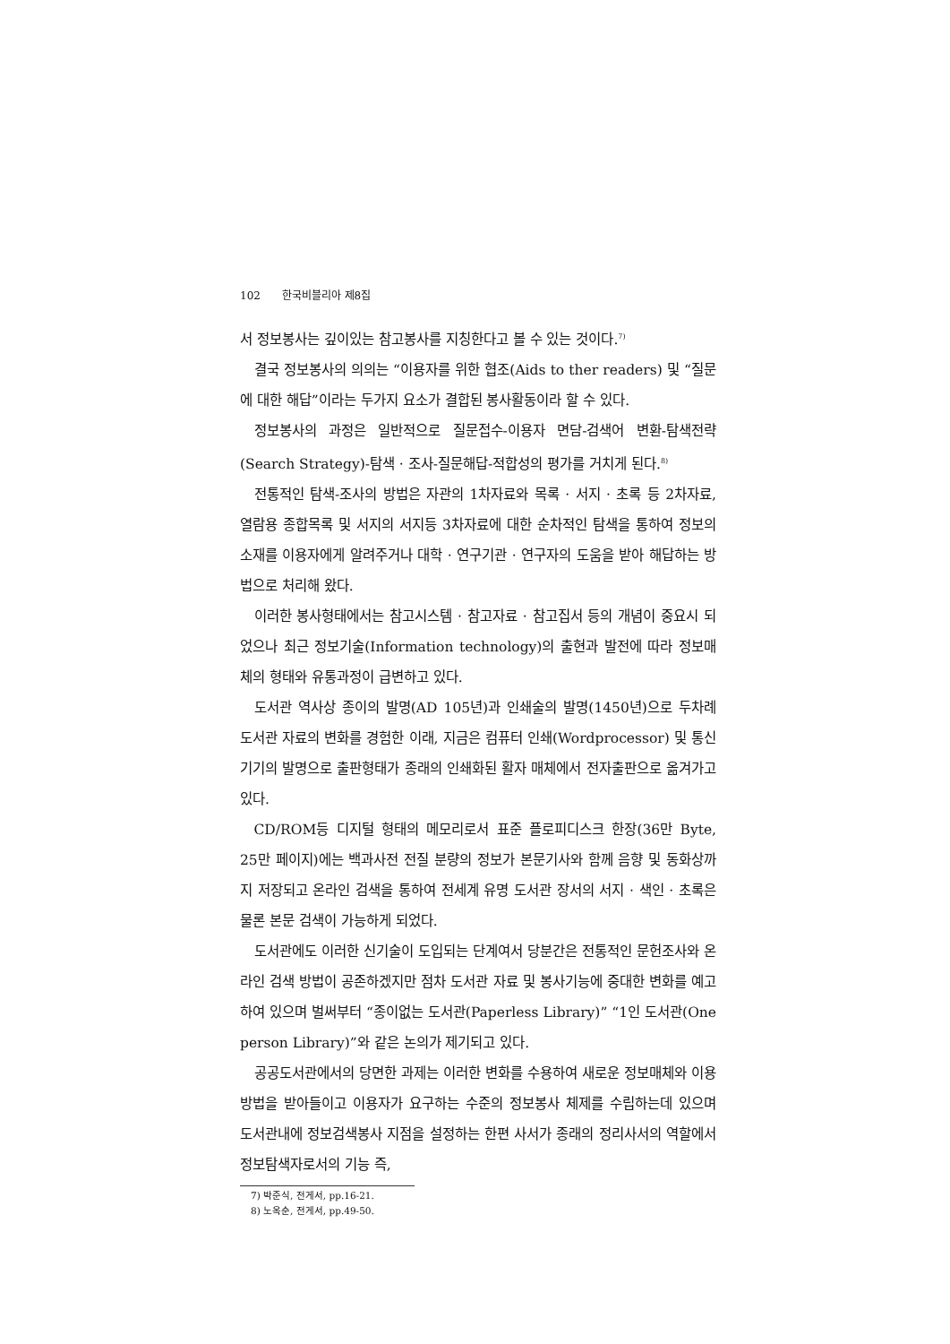102 한국비블리아 제8집
서 정보봉사는 깊이있는 참고봉사를 지칭한다고 볼 수 있는 것이다.<sup>7)</sup>
결국 정보봉사의 의의는 “이용자를 위한 협조(Aids to ther readers) 및 “질문에 대한 해답”이라는 두가지 요소가 결합된 봉사활동이라 할 수 있다.
정보봉사의 과정은 일반적으로 질문접수-이용자 면담-검색어 변환-탐색전략(Search Strategy)-탐색 · 조사-질문해답-적합성의 평가를 거치게 된다.<sup>8)</sup>
전통적인 탐색-조사의 방법은 자관의 1차자료와 목록 · 서지 · 초록 등 2차자료, 열람용 종합목록 및 서지의 서지등 3차자료에 대한 순차적인 탐색을 통하여 정보의 소재를 이용자에게 알려주거나 대학 · 연구기관 · 연구자의 도움을 받아 해답하는 방법으로 처리해 왔다.
이러한 봉사형태에서는 참고시스템 · 참고자료 · 참고집서 등의 개념이 중요시 되었으나 최근 정보기술(Information technology)의 출현과 발전에 따라 정보매체의 형태와 유통과정이 급변하고 있다.
도서관 역사상 종이의 발명(AD 105년)과 인쇄술의 발명(1450년)으로 두차례 도서관 자료의 변화를 경험한 이래, 지금은 컴퓨터 인쇄(Wordprocessor) 및 통신기기의 발명으로 출판형태가 종래의 인쇄화된 활자 매체에서 전자출판으로 옮겨가고 있다.
CD/ROM등 디지털 형태의 메모리로서 표준 플로피디스크 한장(36만 Byte, 25만 페이지)에는 백과사전 전질 분량의 정보가 본문기사와 함께 음향 및 동화상까지 저장되고 온라인 검색을 통하여 전세계 유명 도서관 장서의 서지 · 색인 · 초록은 물론 본문 검색이 가능하게 되었다.
도서관에도 이러한 신기술이 도입되는 단계여서 당분간은 전통적인 문헌조사와 온라인 검색 방법이 공존하겠지만 점차 도서관 자료 및 봉사기능에 중대한 변화를 예고하여 있으며 벌써부터 “종이없는 도서관(Paperless Library)” “1인 도서관(One person Library)”와 같은 논의가 제기되고 있다.
공공도서관에서의 당면한 과제는 이러한 변화를 수용하여 새로운 정보매체와 이용방법을 받아들이고 이용자가 요구하는 수준의 정보봉사 체제를 수립하는데 있으며 도서관내에 정보검색봉사 지점을 설정하는 한편 사서가 종래의 정리사서의 역할에서 정보탐색자로서의 기능 즉,
7) 박준식, 전게서, pp.16-21.
8) 노옥순, 전게서, pp.49-50.